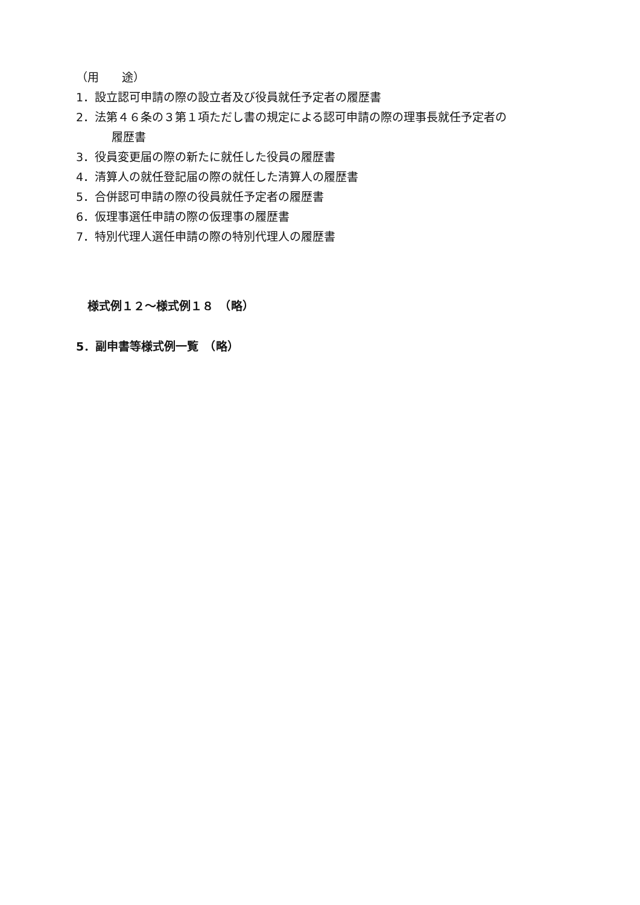（用　　途）
1．設立認可申請の際の設立者及び役員就任予定者の履歴書
2．法第４６条の３第１項ただし書の規定による認可申請の際の理事長就任予定者の
　履歴書
3．役員変更届の際の新たに就任した役員の履歴書
4．清算人の就任登記届の際の就任した清算人の履歴書
5．合併認可申請の際の役員就任予定者の履歴書
6．仮理事選任申請の際の仮理事の履歴書
7．特別代理人選任申請の際の特別代理人の履歴書
様式例１２～様式例１８　（略）
5．副申書等様式例一覧　（略）